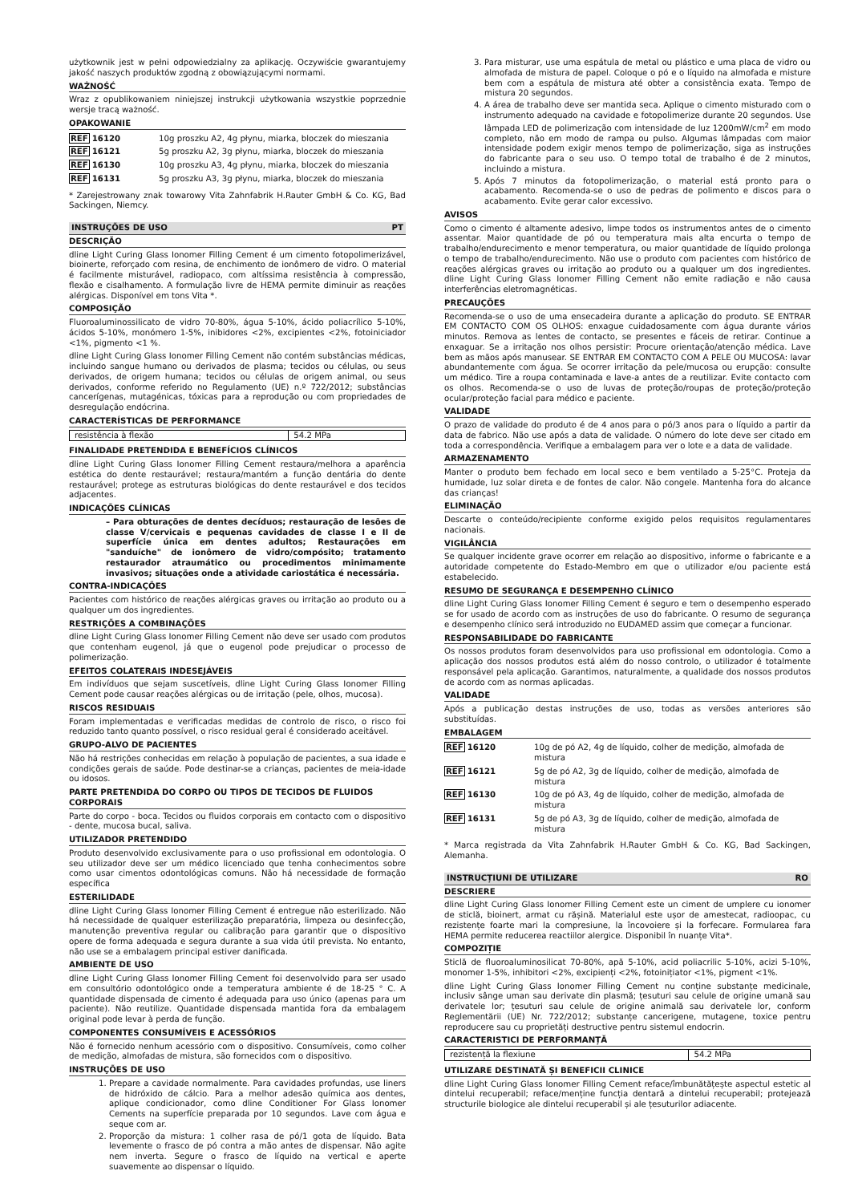użytkownik jest w pełni odpowiedzialny za aplikację. Oczywiście gwarantujemy jakość naszych produktów zgodną z obowiązującymi normami.
WAŻNOŚĆ
Wraz z opublikowaniem niniejszej instrukcji użytkowania wszystkie poprzednie wersje tracą ważność.
OPAKOWANIE
| REF 16120 | 10g proszku A2, 4g płynu, miarka, bloczek do mieszania |
| REF 16121 | 5g proszku A2, 3g płynu, miarka, bloczek do mieszania |
| REF 16130 | 10g proszku A3, 4g płynu, miarka, bloczek do mieszania |
| REF 16131 | 5g proszku A3, 3g płynu, miarka, bloczek do mieszania |
* Zarejestrowany znak towarowy Vita Zahnfabrik H.Rauter GmbH & Co. KG, Bad Sackingen, Niemcy.
INSTRUÇÕES DE USO PT
DESCRIÇÃO
dline Light Curing Glass Ionomer Filling Cement é um cimento fotopolimerizável, bioinerte, reforçado com resina, de enchimento de ionômero de vidro. O material é facilmente misturável, radiopaco, com altíssima resistência à compressão, flexão e cisalhamento. A formulação livre de HEMA permite diminuir as reações alérgicas. Disponível em tons Vita *.
COMPOSIÇÃO
Fluoroaluminossilicato de vidro 70-80%, água 5-10%, ácido poliacrílico 5-10%, ácidos 5-10%, monómero 1-5%, inibidores <2%, excipientes <2%, fotoiniciador <1%, pigmento <1 %.
dline Light Curing Glass Ionomer Filling Cement não contém substâncias médicas, incluindo sangue humano ou derivados de plasma; tecidos ou células, ou seus derivados, de origem humana; tecidos ou células de origem animal, ou seus derivados, conforme referido no Regulamento (UE) n.º 722/2012; substâncias cancerígenas, mutagénicas, tóxicas para a reprodução ou com propriedades de desregulação endócrina.
CARACTERÍSTICAS DE PERFORMANCE
| resistência à flexão | 54.2 MPa |
FINALIDADE PRETENDIDA E BENEFÍCIOS CLÍNICOS
dline Light Curing Glass Ionomer Filling Cement restaura/melhora a aparência estética do dente restaurável; restaura/mantém a função dentária do dente restaurável; protege as estruturas biológicas do dente restaurável e dos tecidos adjacentes.
INDICAÇÕES CLÍNICAS
– Para obturações de dentes decíduos; restauração de lesões de classe V/cervicais e pequenas cavidades de classe I e II de superfície única em dentes adultos; Restaurações em "sanduíche" de ionômero de vidro/compósito; tratamento restaurador atraumático ou procedimentos minimamente invasivos; situações onde a atividade cariostática é necessária.
CONTRA-INDICAÇÕES
Pacientes com histórico de reações alérgicas graves ou irritação ao produto ou a qualquer um dos ingredientes.
RESTRIÇÕES A COMBINAÇÕES
dline Light Curing Glass Ionomer Filling Cement não deve ser usado com produtos que contenham eugenol, já que o eugenol pode prejudicar o processo de polimerização.
EFEITOS COLATERAIS INDESEJÁVEIS
Em indivíduos que sejam suscetíveis, dline Light Curing Glass Ionomer Filling Cement pode causar reações alérgicas ou de irritação (pele, olhos, mucosa).
RISCOS RESIDUAIS
Foram implementadas e verificadas medidas de controlo de risco, o risco foi reduzido tanto quanto possível, o risco residual geral é considerado aceitável.
GRUPO-ALVO DE PACIENTES
Não há restrições conhecidas em relação à população de pacientes, a sua idade e condições gerais de saúde. Pode destinar-se a crianças, pacientes de meia-idade ou idosos.
PARTE PRETENDIDA DO CORPO OU TIPOS DE TECIDOS DE FLUIDOS CORPORAIS
Parte do corpo - boca. Tecidos ou fluidos corporais em contacto com o dispositivo - dente, mucosa bucal, saliva.
UTILIZADOR PRETENDIDO
Produto desenvolvido exclusivamente para o uso profissional em odontologia. O seu utilizador deve ser um médico licenciado que tenha conhecimentos sobre como usar cimentos odontológicas comuns. Não há necessidade de formação específica
ESTERILIDADE
dline Light Curing Glass Ionomer Filling Cement é entregue não esterilizado. Não há necessidade de qualquer esterilização preparatória, limpeza ou desinfecção, manutenção preventiva regular ou calibração para garantir que o dispositivo opere de forma adequada e segura durante a sua vida útil prevista. No entanto, não use se a embalagem principal estiver danificada.
AMBIENTE DE USO
dline Light Curing Glass Ionomer Filling Cement foi desenvolvido para ser usado em consultório odontológico onde a temperatura ambiente é de 18-25 ° C. A quantidade dispensada de cimento é adequada para uso único (apenas para um paciente). Não reutilize. Quantidade dispensada mantida fora da embalagem original pode levar à perda de função.
COMPONENTES CONSUMÍVEIS E ACESSÓRIOS
Não é fornecido nenhum acessório com o dispositivo. Consumíveis, como colher de medição, almofadas de mistura, são fornecidos com o dispositivo.
INSTRUÇÕES DE USO
1. Prepare a cavidade normalmente. Para cavidades profundas, use liners de hidróxido de cálcio. Para a melhor adesão química aos dentes, aplique condicionador, como dline Conditioner For Glass Ionomer Cements na superfície preparada por 10 segundos. Lave com água e seque com ar.
2. Proporção da mistura: 1 colher rasa de pó/1 gota de líquido. Bata levemente o frasco de pó contra a mão antes de dispensar. Não agite nem inverta. Segure o frasco de líquido na vertical e aperte suavemente ao dispensar o líquido.
3. Para misturar, use uma espátula de metal ou plástico e uma placa de vidro ou almofada de mistura de papel. Coloque o pó e o líquido na almofada e misture bem com a espátula de mistura até obter a consistência exata. Tempo de mistura 20 segundos.
4. A área de trabalho deve ser mantida seca. Aplique o cimento misturado com o instrumento adequado na cavidade e fotopolimerize durante 20 segundos. Use lâmpada LED de polimerização com intensidade de luz 1200mW/cm<sup>2</sup> em modo completo, não em modo de rampa ou pulso. Algumas lâmpadas com maior intensidade podem exigir menos tempo de polimerização, siga as instruções do fabricante para o seu uso. O tempo total de trabalho é de 2 minutos, incluindo a mistura.
5. Após 7 minutos da fotopolimerização, o material está pronto para o acabamento. Recomenda-se o uso de pedras de polimento e discos para o acabamento. Evite gerar calor excessivo.
AVISOS
Como o cimento é altamente adesivo, limpe todos os instrumentos antes de o cimento assentar. Maior quantidade de pó ou temperatura mais alta encurta o tempo de trabalho/endurecimento e menor temperatura, ou maior quantidade de líquido prolonga o tempo de trabalho/endurecimento. Não use o produto com pacientes com histórico de reações alérgicas graves ou irritação ao produto ou a qualquer um dos ingredientes. dline Light Curing Glass Ionomer Filling Cement não emite radiação e não causa interferências eletromagnéticas.
PRECAUÇÕES
Recomenda-se o uso de uma ensecadeira durante a aplicação do produto. SE ENTRAR EM CONTACTO COM OS OLHOS: enxague cuidadosamente com água durante vários minutos. Remova as lentes de contacto, se presentes e fáceis de retirar. Continue a enxaguar. Se a irritação nos olhos persistir: Procure orientação/atenção médica. Lave bem as mãos após manusear. SE ENTRAR EM CONTACTO COM A PELE OU MUCOSA: lavar abundantemente com água. Se ocorrer irritação da pele/mucosa ou erupção: consulte um médico. Tire a roupa contaminada e lave-a antes de a reutilizar. Evite contacto com os olhos. Recomenda-se o uso de luvas de proteção/roupas de proteção/proteção ocular/proteção facial para médico e paciente.
VALIDADE
O prazo de validade do produto é de 4 anos para o pó/3 anos para o líquido a partir da data de fabrico. Não use após a data de validade. O número do lote deve ser citado em toda a correspondência. Verifique a embalagem para ver o lote e a data de validade.
ARMAZENAMENTO
Manter o produto bem fechado em local seco e bem ventilado a 5-25°C. Proteja da humidade, luz solar direta e de fontes de calor. Não congele. Mantenha fora do alcance das crianças!
ELIMINAÇÃO
Descarte o conteúdo/recipiente conforme exigido pelos requisitos regulamentares nacionais.
VIGILÂNCIA
Se qualquer incidente grave ocorrer em relação ao dispositivo, informe o fabricante e a autoridade competente do Estado-Membro em que o utilizador e/ou paciente está estabelecido.
RESUMO DE SEGURANÇA E DESEMPENHO CLÍNICO
dline Light Curing Glass Ionomer Filling Cement é seguro e tem o desempenho esperado se for usado de acordo com as instruções de uso do fabricante. O resumo de segurança e desempenho clínico será introduzido no EUDAMED assim que começar a funcionar.
RESPONSABILIDADE DO FABRICANTE
Os nossos produtos foram desenvolvidos para uso profissional em odontologia. Como a aplicação dos nossos produtos está além do nosso controlo, o utilizador é totalmente responsável pela aplicação. Garantimos, naturalmente, a qualidade dos nossos produtos de acordo com as normas aplicadas.
VALIDADE
Após a publicação destas instruções de uso, todas as versões anteriores são substituídas.
EMBALAGEM
| REF 16120 | 10g de pó A2, 4g de líquido, colher de medição, almofada de mistura |
| REF 16121 | 5g de pó A2, 3g de líquido, colher de medição, almofada de mistura |
| REF 16130 | 10g de pó A3, 4g de líquido, colher de medição, almofada de mistura |
| REF 16131 | 5g de pó A3, 3g de líquido, colher de medição, almofada de mistura |
* Marca registrada da Vita Zahnfabrik H.Rauter GmbH & Co. KG, Bad Sackingen, Alemanha.
INSTRUCȚIUNI DE UTILIZARE RO
DESCRIERE
dline Light Curing Glass Ionomer Filling Cement este un ciment de umplere cu ionomer de sticlă, bioinert, armat cu rășină. Materialul este ușor de amestecat, radioopac, cu rezistențe foarte mari la compresiune, la încovoiere și la forfecare. Formularea fara HEMA permite reducerea reactiilor alergice. Disponibil în nuanțe Vita*.
COMPOZIȚIE
Sticlă de fluoroaluminosilicat 70-80%, apă 5-10%, acid poliacrilic 5-10%, acizi 5-10%, monomer 1-5%, inhibitori <2%, excipienți <2%, fotoinițiator <1%, pigment <1%.
dline Light Curing Glass Ionomer Filling Cement nu conține substanțe medicinale, inclusiv sânge uman sau derivate din plasmă; țesuturi sau celule de origine umană sau derivatele lor; țesuturi sau celule de origine animală sau derivatele lor, conform Reglementării (UE) Nr. 722/2012; substanțe cancerigene, mutagene, toxice pentru reproducere sau cu proprietăți destructive pentru sistemul endocrin.
CARACTERISTICI DE PERFORMANȚĂ
| rezistență la flexiune | 54.2 MPa |
UTILIZARE DESTINATĂ ȘI BENEFICII CLINICE
dline Light Curing Glass Ionomer Filling Cement reface/îmbunătățește aspectul estetic al dintelui recuperabil; reface/menține funcția dentară a dintelui recuperabil; protejează structurile biologice ale dintelui recuperabil și ale țesuturilor adiacente.